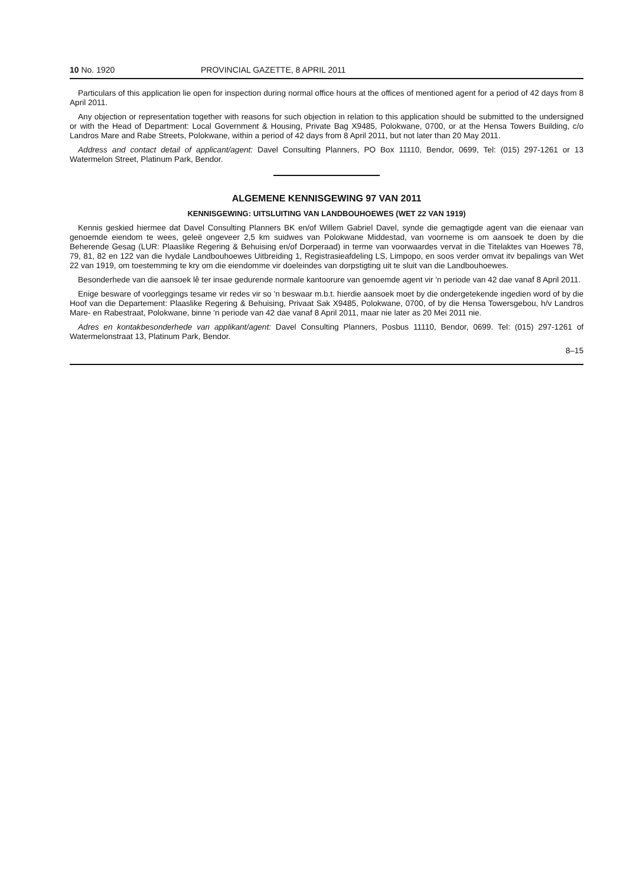10 No. 1920 PROVINCIAL GAZETTE, 8 APRIL 2011
Particulars of this application lie open for inspection during normal office hours at the offices of mentioned agent for a period of 42 days from 8 April 2011.
Any objection or representation together with reasons for such objection in relation to this application should be submitted to the undersigned or with the Head of Department: Local Government & Housing, Private Bag X9485, Polokwane, 0700, or at the Hensa Towers Building, c/o Landros Mare and Rabe Streets, Polokwane, within a period of 42 days from 8 April 2011, but not later than 20 May 2011.
Address and contact detail of applicant/agent: Davel Consulting Planners, PO Box 11110, Bendor, 0699, Tel: (015) 297-1261 or 13 Watermelon Street, Platinum Park, Bendor.
ALGEMENE KENNISGEWING 97 VAN 2011
KENNISGEWING: UITSLUITING VAN LANDBOUHOEWES (WET 22 VAN 1919)
Kennis geskied hiermee dat Davel Consulting Planners BK en/of Willem Gabriel Davel, synde die gemagtigde agent van die eienaar van genoemde eiendom te wees, geleë ongeveer 2,5 km suidwes van Polokwane Middestad, van voorneme is om aansoek te doen by die Beherende Gesag (LUR: Plaaslike Regering & Behuising en/of Dorperaad) in terme van voorwaardes vervat in die Titelaktes van Hoewes 78, 79, 81, 82 en 122 van die Ivydale Landbouhoewes Uitbreiding 1, Registrasieafdeling LS, Limpopo, en soos verder omvat itv bepalings van Wet 22 van 1919, om toestemming te kry om die eiendomme vir doeleindes van dorpstigting uit te sluit van die Landbouhoewes.
Besonderhede van die aansoek lê ter insae gedurende normale kantoorure van genoemde agent vir 'n periode van 42 dae vanaf 8 April 2011.
Enige besware of voorleggings tesame vir redes vir so 'n beswaar m.b.t. hierdie aansoek moet by die ondergetekende ingedien word of by die Hoof van die Departement: Plaaslike Regering & Behuising, Privaat Sak X9485, Polokwane, 0700, of by die Hensa Towersgebou, h/v Landros Mare- en Rabestraat, Polokwane, binne 'n periode van 42 dae vanaf 8 April 2011, maar nie later as 20 Mei 2011 nie.
Adres en kontakbesonderhede van applikant/agent: Davel Consulting Planners, Posbus 11110, Bendor, 0699. Tel: (015) 297-1261 of Watermelonstraat 13, Platinum Park, Bendor.
8–15